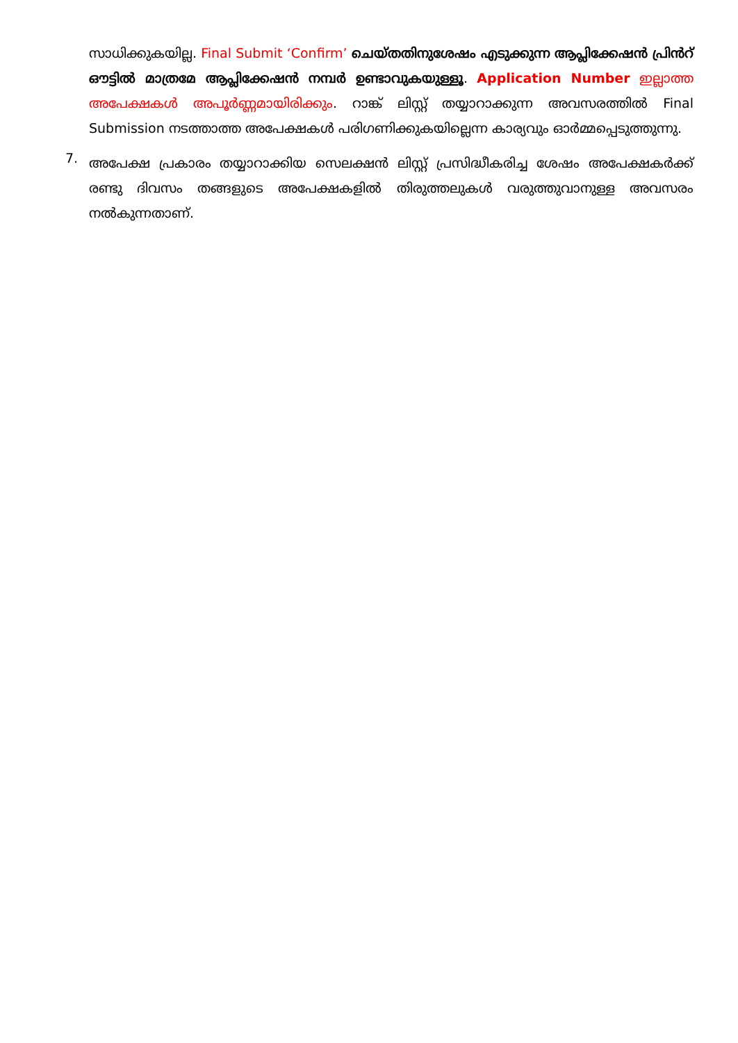സാധിക്കുകയില്ല. Final Submit ‘Confirm’ ചെയ്തതിനുശേഷം എടുക്കുന്ന ആപ്ലിക്കേഷൻ പ്രിൻറ് ഔട്ടിൽ മാത്രമേ ആപ്ലിക്കേഷൻ നമ്പർ ഉണ്ടാവുകയുള്ളൂ. Application Number ഇല്ലാത്ത അപേക്ഷകൾ അപൂർണ്ണമായിരിക്കും. റാങ്ക് ലിസ്റ്റ് തയ്യാറാക്കുന്ന അവസരത്തിൽ Final Submission നടത്താത്ത അപേക്ഷകൾ പരിഗണിക്കുകയില്ലെന്ന കാര്യവും ഓർമ്മപ്പെടുത്തുന്നു.
7.
അപേക്ഷ പ്രകാരം തയ്യാറാക്കിയ സെലക്ഷൻ ലിസ്റ്റ് പ്രസിദ്ധീകരിച്ച ശേഷം അപേക്ഷകർക്ക് രണ്ടു ദിവസം തങ്ങളുടെ അപേക്ഷകളിൽ തിരുത്തലുകൾ വരുത്തുവാനുള്ള അവസരം നൽകുന്നതാണ്.